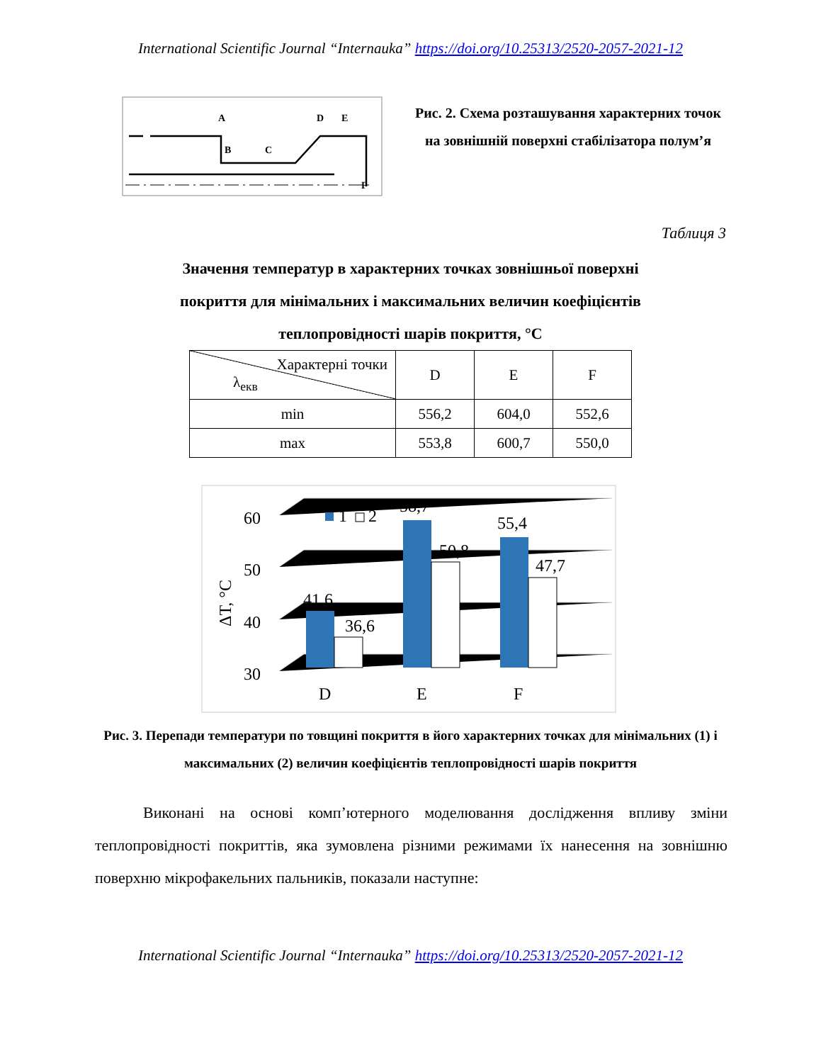International Scientific Journal “Internauka” https://doi.org/10.25313/2520-2057-2021-12
A
B
C
D
E
F
Рис. 2. Схема розташування характерних точок на зовнішній поверхні стабілізатора полум’я
Таблиця 3
Значення температур в характерних точках зовнішньої поверхні
покриття для мінімальних і максимальних величин коефіцієнтів
теплопровідності шарів покриття, °С
| Характерні точки λ<sub>екв</sub> | D | E | F |
| --- | --- | --- | --- |
| min | 556,2 | 604,0 | 552,6 |
| max | 553,8 | 600,7 | 550,0 |
30
40
50
60
ΔT, °C
1
2
41,6
36,6
58,7
50,8
55,4
47,7
D
E
F
Рис. 3. Перепади температури по товщині покриття в його характерних точках для мінімальних (1) і максимальних (2) величин коефіцієнтів теплопровідності шарів покриття
Виконані на основі комп’ютерного моделювання дослідження впливу зміни теплопровідності покриттів, яка зумовлена різними режимами їх нанесення на зовнішню поверхню мікрофакельних пальників, показали наступне:
International Scientific Journal “Internauka” https://doi.org/10.25313/2520-2057-2021-12